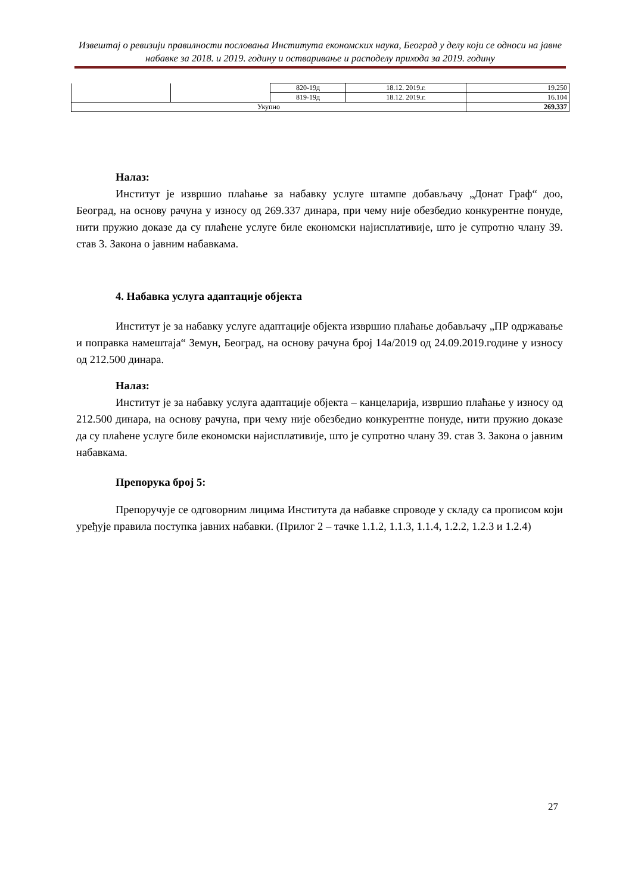Извештај о ревизији правилности пословања Института економских наука, Београд у делу који се односи на јавне набавке за 2018. и 2019. годину и остваривање и расподелу прихода за 2019. годину
| | | 820-19д | 18.12. 2019.г. | 19.250 |
| | | 819-19д | 18.12. 2019.г. | 16.104 |
| Укупно | | | | 269.337 |
Налаз:
Институт је извршио плаћање за набавку услуге штампе добављачу „Донат Граф“ доо, Београд, на основу рачуна у износу од 269.337 динара, при чему није обезбедио конкурентне понуде, нити пружио доказе да су плаћене услуге биле економски најисплативије, што је супротно члану 39. став 3. Закона о јавним набавкама.
4. Набавка услуга адаптације објекта
Институт је за набавку услуге адаптације објекта извршио плаћање добављачу „ПР одржавање и поправка намештаја“ Земун, Београд, на основу рачуна број 14а/2019 од 24.09.2019.године у износу од 212.500 динара.
Налаз:
Институт је за набавку услуга адаптације објекта – канцеларија, извршио плаћање у износу од 212.500 динара, на основу рачуна, при чему није обезбедио конкурентне понуде, нити пружио доказе да су плаћене услуге биле економски најисплативије, што је супротно члану 39. став 3. Закона о јавним набавкама.
Препорука број 5:
Препоручује се одговорним лицима Института да набавке спроводе у складу са прописом који уређује правила поступка јавних набавки. (Прилог 2 – тачке 1.1.2, 1.1.3, 1.1.4, 1.2.2, 1.2.3 и 1.2.4)
27